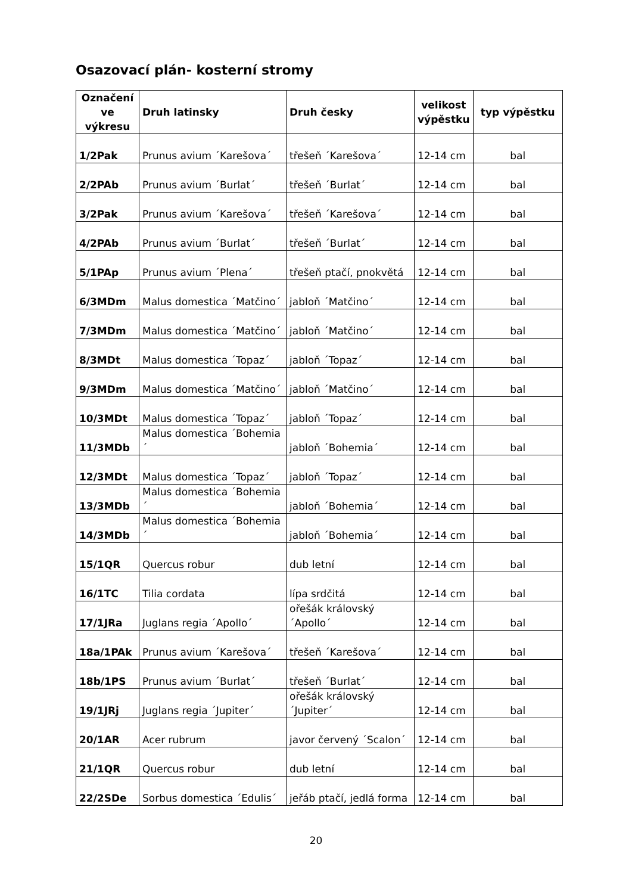Osazovací plán- kosterní stromy
| Označení ve výkresu | Druh latinsky | Druh česky | velikost výpěstku | typ výpěstku |
| --- | --- | --- | --- | --- |
| 1/2Pak | Prunus avium ´Karešova´ | třešeň ´Karešova´ | 12-14 cm | bal |
| 2/2PAb | Prunus avium ´Burlat´ | třešeň ´Burlat´ | 12-14 cm | bal |
| 3/2Pak | Prunus avium ´Karešova´ | třešeň ´Karešova´ | 12-14 cm | bal |
| 4/2PAb | Prunus avium ´Burlat´ | třešeň ´Burlat´ | 12-14 cm | bal |
| 5/1PAp | Prunus avium ´Plena´ | třešeň ptačí, pnokvětá | 12-14 cm | bal |
| 6/3MDm | Malus domestica ´Matčino´ | jabloň ´Matčino´ | 12-14 cm | bal |
| 7/3MDm | Malus domestica ´Matčino´ | jabloň ´Matčino´ | 12-14 cm | bal |
| 8/3MDt | Malus domestica ´Topaz´ | jabloň ´Topaz´ | 12-14 cm | bal |
| 9/3MDm | Malus domestica ´Matčino´ | jabloň ´Matčino´ | 12-14 cm | bal |
| 10/3MDt | Malus domestica ´Topaz´ | jabloň ´Topaz´ | 12-14 cm | bal |
| 11/3MDb | Malus domestica ´Bohemia´ | jabloň ´Bohemia´ | 12-14 cm | bal |
| 12/3MDt | Malus domestica ´Topaz´ | jabloň ´Topaz´ | 12-14 cm | bal |
| 13/3MDb | Malus domestica ´Bohemia´ | jabloň ´Bohemia´ | 12-14 cm | bal |
| 14/3MDb | Malus domestica ´Bohemia´ | jabloň ´Bohemia´ | 12-14 cm | bal |
| 15/1QR | Quercus robur | dub letní | 12-14 cm | bal |
| 16/1TC | Tilia cordata | lípa srdčitá | 12-14 cm | bal |
| 17/1JRa | Juglans regia ´Apollo´ | ořešák královský ´Apollo´ | 12-14 cm | bal |
| 18a/1PAk | Prunus avium ´Karešova´ | třešeň ´Karešova´ | 12-14 cm | bal |
| 18b/1PS | Prunus avium ´Burlat´ | třešeň ´Burlat´ | 12-14 cm | bal |
| 19/1JRj | Juglans regia ´Jupiter´ | ořešák královský ´Jupiter´ | 12-14 cm | bal |
| 20/1AR | Acer rubrum | javor červený ´Scalon´ | 12-14 cm | bal |
| 21/1QR | Quercus robur | dub letní | 12-14 cm | bal |
| 22/2SDe | Sorbus domestica ´Edulis´ | jeřáb ptačí, jedlá forma | 12-14 cm | bal |
20